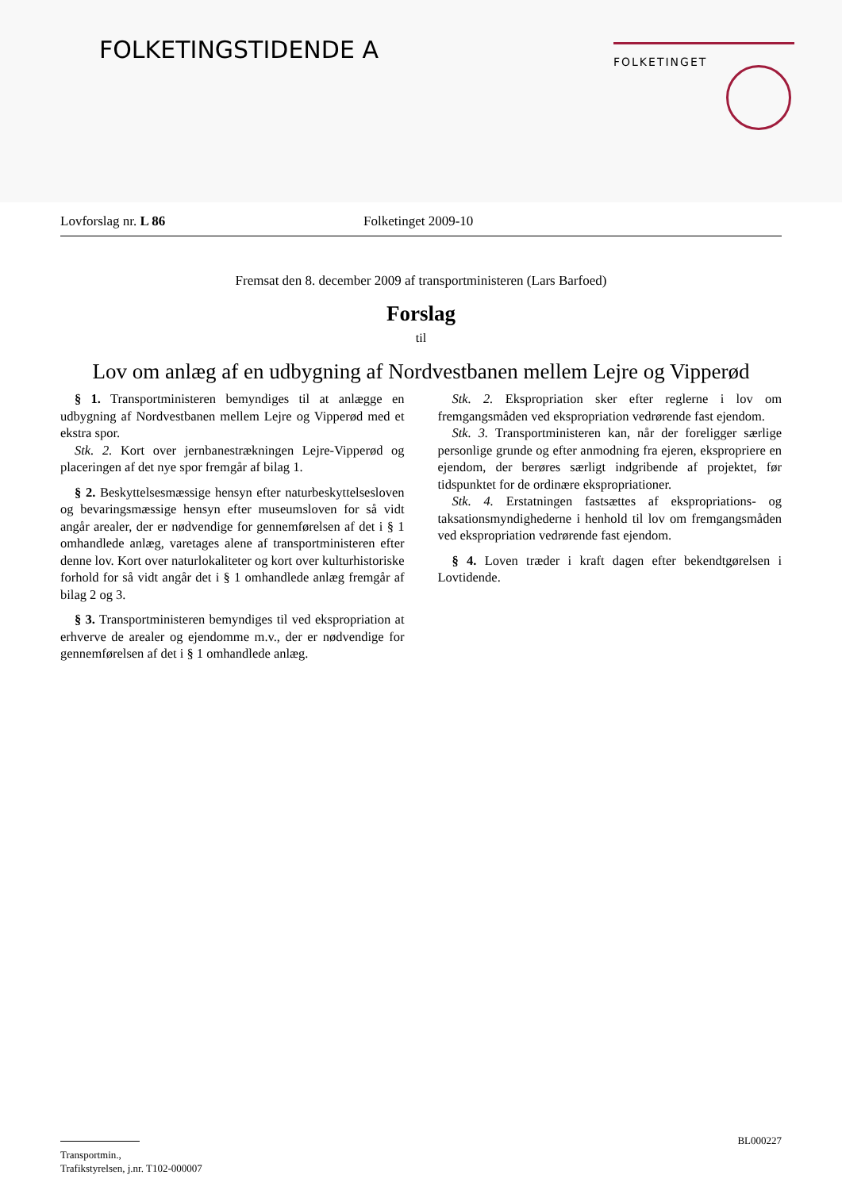FOLKETINGSTIDENDE A FOLKETINGET
Lovforslag nr. L 86 Folketinget 2009-10
Fremsat den 8. december 2009 af transportministeren (Lars Barfoed)
Forslag
til
Lov om anlæg af en udbygning af Nordvestbanen mellem Lejre og Vipperød
§ 1. Transportministeren bemyndiges til at anlægge en udbygning af Nordvestbanen mellem Lejre og Vipperød med et ekstra spor.
Stk. 2. Kort over jernbanestrækningen Lejre-Vipperød og placeringen af det nye spor fremgår af bilag 1.
§ 2. Beskyttelsesmæssige hensyn efter naturbeskyttelsesloven og bevaringsmæssige hensyn efter museumsloven for så vidt angår arealer, der er nødvendige for gennemførelsen af det i § 1 omhandlede anlæg, varetages alene af transportministeren efter denne lov. Kort over naturlokaliteter og kort over kulturhistoriske forhold for så vidt angår det i § 1 omhandlede anlæg fremgår af bilag 2 og 3.
§ 3. Transportministeren bemyndiges til ved ekspropriation at erhverve de arealer og ejendomme m.v., der er nødvendige for gennemførelsen af det i § 1 omhandlede anlæg.
Stk. 2. Ekspropriation sker efter reglerne i lov om fremgangsmåden ved ekspropriation vedrørende fast ejendom.
Stk. 3. Transportministeren kan, når der foreligger særlige personlige grunde og efter anmodning fra ejeren, ekspropriere en ejendom, der berøres særligt indgribende af projektet, før tidspunktet for de ordinære ekspropriationer.
Stk. 4. Erstatningen fastsættes af ekspropriations- og taksationsmyndighederne i henhold til lov om fremgangsmåden ved ekspropriation vedrørende fast ejendom.
§ 4. Loven træder i kraft dagen efter bekendtgørelsen i Lovtidende.
BL000227
Transportmin.,
Trafikstyrelsen, j.nr. T102-000007